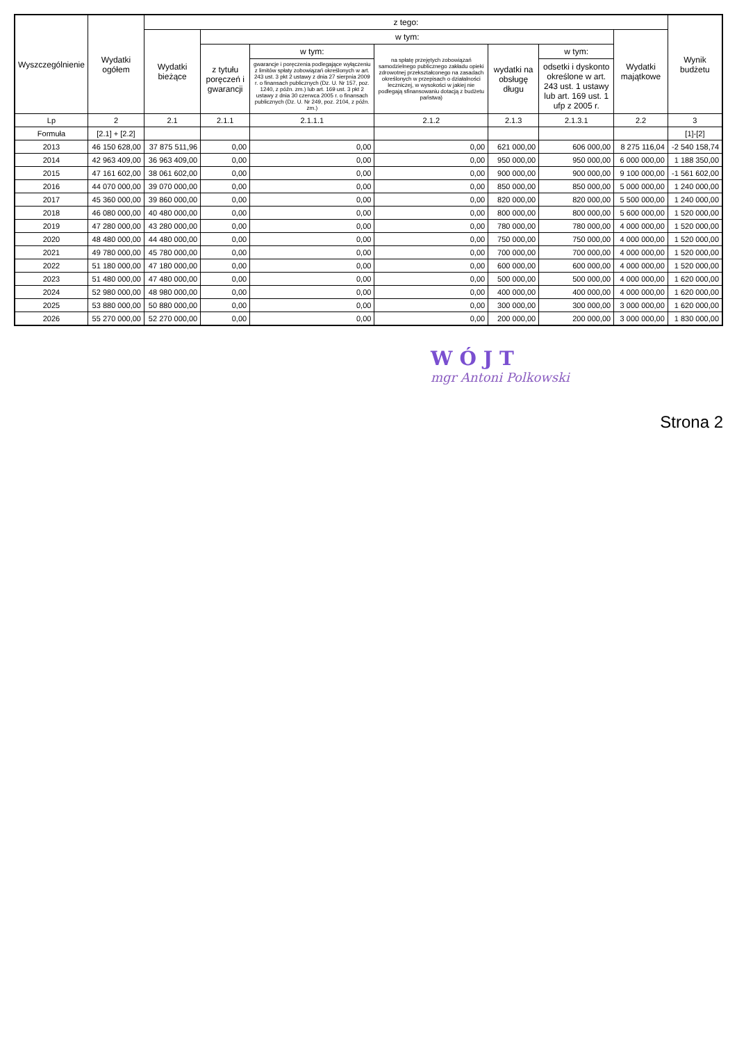| Wyszczególnienie | Wydatki ogółem | z tego: | | | | | | | Wynik budżetu |
| --- | --- | --- | --- | --- | --- | --- | --- | --- | --- |
| | | Wydatki bieżące | w tym: | | | | | Wydatki majątkowe | |
| | | | z tytułu poręczeń i gwarancji | w tym: | na spłatę przejętych zobowiązań samodzielnego publicznego zakładu opieki zdrowotnej przekształconego na zasadach określonych w przepisach o działalności leczniczej, w wysokości w jakiej nie podlegają sfinansowaniu dotacją z budżetu państwa) | wydatki na obsługę długu | w tym: | | |
| | | | | gwarancje i poręczenia podlegające wyłączeniu z limitów spłaty zobowiązań określonych w art. 243 ust. 3 pkt 2 ustawy z dnia 27 sierpnia 2009 r. o finansach publicznych (Dz. U. Nr 157, poz. 1240, z późn. zm.) lub art. 169 ust. 3 pkt 2 ustawy z dnia 30 czerwca 2005 r. o finansach publicznych (Dz. U. Nr 249, poz. 2104, z późn. zm.) | | | odsetki i dyskonto określone w art. 243 ust. 1 ustawy lub art. 169 ust. 1 ufp z 2005 r. | | |
| Lp | 2 | 2.1 | 2.1.1 | 2.1.1.1 | 2.1.2 | 2.1.3 | 2.1.3.1 | 2.2 | 3 |
| Formuła | [2.1] + [2.2] | | | | | | | | [1]-[2] |
| 2013 | 46 150 628,00 | 37 875 511,96 | 0,00 | 0,00 | 0,00 | 621 000,00 | 606 000,00 | 8 275 116,04 | -2 540 158,74 |
| 2014 | 42 963 409,00 | 36 963 409,00 | 0,00 | 0,00 | 0,00 | 950 000,00 | 950 000,00 | 6 000 000,00 | 1 188 350,00 |
| 2015 | 47 161 602,00 | 38 061 602,00 | 0,00 | 0,00 | 0,00 | 900 000,00 | 900 000,00 | 9 100 000,00 | -1 561 602,00 |
| 2016 | 44 070 000,00 | 39 070 000,00 | 0,00 | 0,00 | 0,00 | 850 000,00 | 850 000,00 | 5 000 000,00 | 1 240 000,00 |
| 2017 | 45 360 000,00 | 39 860 000,00 | 0,00 | 0,00 | 0,00 | 820 000,00 | 820 000,00 | 5 500 000,00 | 1 240 000,00 |
| 2018 | 46 080 000,00 | 40 480 000,00 | 0,00 | 0,00 | 0,00 | 800 000,00 | 800 000,00 | 5 600 000,00 | 1 520 000,00 |
| 2019 | 47 280 000,00 | 43 280 000,00 | 0,00 | 0,00 | 0,00 | 780 000,00 | 780 000,00 | 4 000 000,00 | 1 520 000,00 |
| 2020 | 48 480 000,00 | 44 480 000,00 | 0,00 | 0,00 | 0,00 | 750 000,00 | 750 000,00 | 4 000 000,00 | 1 520 000,00 |
| 2021 | 49 780 000,00 | 45 780 000,00 | 0,00 | 0,00 | 0,00 | 700 000,00 | 700 000,00 | 4 000 000,00 | 1 520 000,00 |
| 2022 | 51 180 000,00 | 47 180 000,00 | 0,00 | 0,00 | 0,00 | 600 000,00 | 600 000,00 | 4 000 000,00 | 1 520 000,00 |
| 2023 | 51 480 000,00 | 47 480 000,00 | 0,00 | 0,00 | 0,00 | 500 000,00 | 500 000,00 | 4 000 000,00 | 1 620 000,00 |
| 2024 | 52 980 000,00 | 48 980 000,00 | 0,00 | 0,00 | 0,00 | 400 000,00 | 400 000,00 | 4 000 000,00 | 1 620 000,00 |
| 2025 | 53 880 000,00 | 50 880 000,00 | 0,00 | 0,00 | 0,00 | 300 000,00 | 300 000,00 | 3 000 000,00 | 1 620 000,00 |
| 2026 | 55 270 000,00 | 52 270 000,00 | 0,00 | 0,00 | 0,00 | 200 000,00 | 200 000,00 | 3 000 000,00 | 1 830 000,00 |
WÓJT
mgr Antoni Polkowski
Strona 2